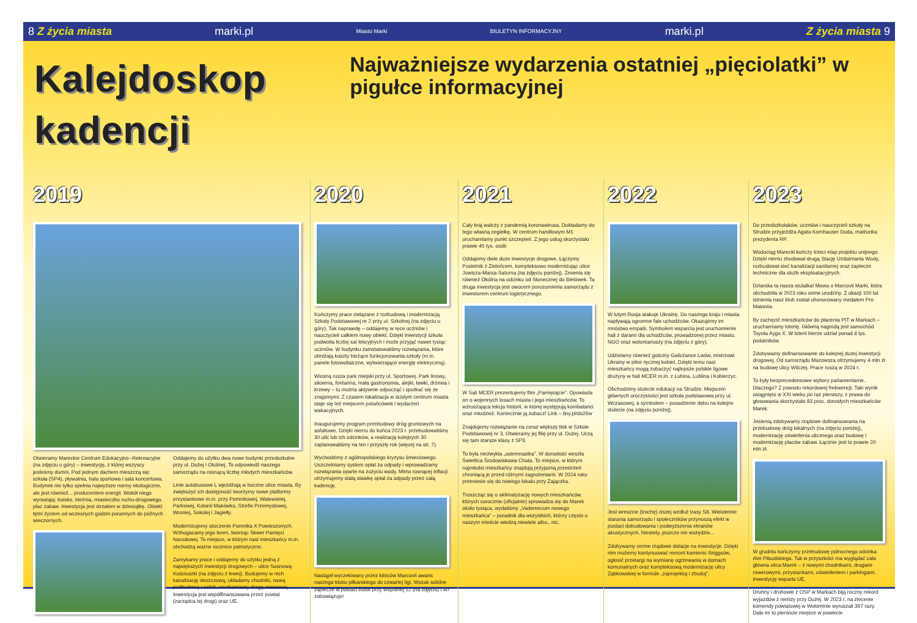8 Z życia miasta marki.pl Miasto Marki BIULETYN INFORMACYJNY marki.pl Z życia miasta 9
Kalejdoskop kadencji
Najważniejsze wydarzenia ostatniej „pięciolatki” w pigułce informacyjnej
2019
Otwieramy Mareckie Centrum Edukacyjno--Rekreacyjne (na zdjęciu u góry) – inwestycję, z której wszyscy jesteśmy dumni. Pod jednym dachem mieszczą się: szkoła (SP4), pływalnia, hala sportowa i sala koncertowa. Budynek nie tylko spełnia najwyższe normy ekologiczne, ale jest również... producentem energii. Wokół niego wyrastają: boisko, bieżnia, miasteczko ruchu-drogowego, plac zabaw. Inwestycja jest strzałem w dziesiątkę. Obiekt tętni życiem od wczesnych godzin porannych do późnych wieczornych.
Oddajemy do użytku dwa nowe budynki przedszkolne przy ul. Dużej i Okólnej. To odpowiedź naszego samorządu na rosnącą liczbę młodych mieszkańców.
Linie autobusowe L wjeżdżają w boczne ulice miasta. By zwiększyć ich dostępność tworzymy nowe platformy przystankowe m.in. przy Pomnikowej, Walewskiej, Parkowej, Kolonii Makówko, Strefie Przemysłowej, Wroniej, Sokolej i Jagiełły.
Modernizujemy otoczenie Pomnika X Powieszonych. Wzbogacamy jego teren, tworząc Skwer Pamięci Narodowej. To miejsce, w którym nasi mieszkańcy m.in. obchodzą ważne rocznice patriotyczne.
Zamykamy prace i oddajemy do użytku jedną z największych inwestycji drogowych – ulice Sosnową-Kościuszki (na zdjęciu z lewej). Budujemy w nich kanalizację deszczową, układamy chodniki, nową podbudowę i asfalt, uruchamiamy drogę rowerową. Inwestycja jest współfinansowana przez powiat (zarządca tej drogi) oraz UE.
2020
Kończymy prace związane z rozbudową i modernizacją Szkoły Podstawowej nr 2 przy ul. Szkolnej (na zdjęciu u góry). Tak naprawdę – oddajemy w ręce uczniów i nauczycieli całkiem nowy obiekt. Dzięki inwestycji szkoła podwoiła liczbę sal lekcyjnych i może przyjąć nawet tysiąc uczniów. W budynku zainstalowaliśmy rozwiązania, które obniżają koszty bieżące funkcjonowania szkoły (m.in. panele fotowoltaiczne, wytwarzające energię elektryczną).
Wiosną rusza park miejski przy ul. Sportowej. Park linowy, siłownia, fontanna, mała gastronomia, alejki, ławki, drzewa i krzewy – tu można aktywnie odpocząć i spotkać się ze znajomymi. Z czasem lokalizacja w ścisłym centrum miasta staje się też miejscem potańcówek i wydarzeń wakacyjnych.
Inaugurujemy program przebudowy dróg gruntowych na asfaltowe. Dzięki niemu do końca 2023 r. przebudowaliśmy 30 ulic lub ich odcinków, a realizację kolejnych 30 zaplanowaliśmy na ten i przyszły rok (więcej na str. 7).
Wychodzimy z ogólnopolskiego kryzysu śmieciowego. Uszczelniamy system opłat za odpady i wprowadzamy rozwiązania oparte na zużyciu wody. Mimo rosnącej inflacji utrzymujemy stałą stawkę opłat za odpady przez całą kadencję.
Nastąpił wyczekiwany przez kibiców Marcovii awans naszego klubu piłkarskiego do czwartej ligi. Wszak solidne zaplecze w postaci boisk przy Wspólnej 12 (na zdjęciu) i 40 zobowiązuje!
2021
Cały kraj walczy z pandemią koronawirusa. Dokładamy do tego własną cegiełkę. W centrum handlowym M1 uruchamiamy punkt szczepień. Z jego usług skorzystało prawie 45 tys. osób
Oddajemy dwie duże inwestycje drogowe. Łączymy Pustelnik z Zieleńcem, kompleksowo modernizując ulice Jowisza-Marsa-Saturna (na zdjęciu poniżej). Zmienia się również Okólna na odcinku od Słonecznej do Bielówek. Ta druga inwestycja jest owocem porozumienia samorządu z inwestorem centrum logistycznego.
W Sali MCER prezentujemy film „Pamiętajcie”. Opowiada on o wojennych losach miasta i jego mieszkańców. To wzruszająca lekcja historii, w której występują kombatanci oraz młodzież. Koniecznie ją zobacz! Link – tiny.pl/dx26w
Znajdujemy rozwiązanie na coraz większy tłok w Szkole Podstawowej nr 3. Otwieramy jej filię przy ul. Dużej. Uczą się tam starsze klasy z SP3.
To była niezwykła „osiemnastka”. W dorosłość weszła Świetlica Środowiskowa Chata. To miejsce, w którym najmłodsi mieszkańcy znajdują przyjazną przestrzeń chroniącą je przed różnymi zagrożeniami. W 2024 roku przeniesie się do nowego lokalu przy Zajączka.
Troszcząc się o aklimatyzację nowych mieszkańców, których corocznie (oficjalnie) sprowadza się do Marek około tysiąca, wydaliśmy „Vademecum nowego mieszkańca” – poradnik dla wszystkich, którzy często o naszym mieście wiedzą niewiele albo.. nic.
2022
W lutym Rosja atakuje Ukrainę. Do naszego kraju i miasta napływają ogromne fale uchodźców. Okazujemy im mnóstwo empatii. Symbolem wsparcia jest uruchomienie hali z darami dla uchodźców, prowadzonej przez miasto, NGO oraz wolontariuszy (na zdjęciu z góry).
Udzielamy również gościny Galiczance Lwów, mistrzowi Ukrainy w piłce ręcznej kobiet. Dzięki temu nasi mieszkańcy mogą zobaczyć najlepsze polskie ligowe drużyny w hali MCER m.in. z Lubina, Lublina i Kobierzyc.
Obchodzimy stulecie edukacji na Strudze. Miejscem głównych uroczystości jest szkoła podstawowa przy ul. Wczasowej, a symbolem – posadzenie dębu na kolejne stulecie (na zdjęciu poniżej).
Jest wreszcie (trochę) ciszej wzdłuż trasy S8. Wieloletnie starania samorządu i społeczników przynoszą efekt w postaci dobudowania i podwyższenia ekranów akustycznych. Niestety, jeszcze nie wszędzie...
Zdobywamy cenne rządowe dotacje na inwestycje. Dzięki nim możemy kontynuować remont kamienic Briggsów, ogłosić przetargi na wymianę ogrzewania w domach komunalnych oraz kompleksową modernizację ulicy Ząbkowskiej w formule „zaprojektuj i zbuduj”.
2023
Do przedszkolaków, uczniów i nauczycieli szkoły na Strudze przyjeżdża Agata Kornhauser Duda, małżonka prezydenta RP.
Wodociąg Marecki kończy trzeci etap projektu unijnego. Dzięki niemu zbudował drugą Stację Uzdatniania Wody, rozbudował sieć kanalizacji sanitarnej oraz zaplecze techniczne dla służb eksploatacyjnych.
Dziarska ta nasza stulatka! Mowa o Marcovii Marki, która obchodziła w 2023 roku setne urodziny. Z okazji 100 lat istnienia nasz klub został uhonorowany medalem Pro Masovia.
By zachęcić mieszkańców do płacenia PIT w Markach – uruchamiamy loterię. Główną nagrodą jest samochód Toyota Aygo X. W loterii bierze udział ponad 4 tys. podatników.
Zdobywamy dofinansowanie do kolejnej dużej inwestycji drogowej. Od samorządu Mazowsza otrzymujemy 4 mln zł na budowę ulicy Wilczej. Prace ruszą w 2024 r.
To były bezprecedensowe wybory parlamentarne. Dlaczego? Z powodu rekordowej frekwencji. Taki wynik osiągnięto w XXI wieku po raz pierwszy, z prawa do głosowania skorzystało 83 proc. dorosłych mieszkańców Marek.
Jesienią zdobywamy rządowe dofinansowania na przebudowę dróg lokalnych (na zdjęciu poniżej), modernizację oświetlenia ulicznego oraz budowę i modernizację placów zabaw. Łącznie jest to prawie 20 mln zł.
W grudniu kończymy przebudowę północnego odcinka Alei Piłsudskiego. Tak w przyszłości ma wyglądać cała główna ulica Marek – z nowymi chodnikami, drogami rowerowymi, przystankami, oświetleniem i parkingami. Inwestycję wsparła UE.
Druhny i druhowie z OSP w Markach biją roczny rekord wyjazdów z remizy przy Dużej. W 2023 r. na zlecenie komendy powiatowej w Wołominie wyruszali 397 razy. Dało im to pierwsze miejsce w powiecie